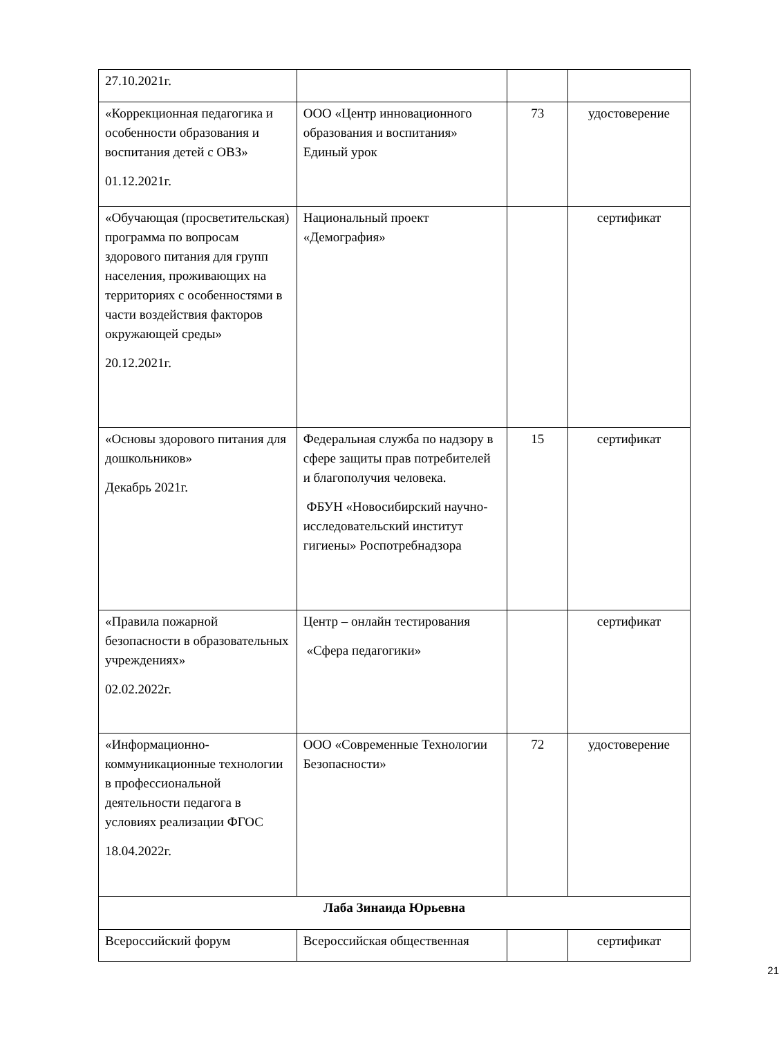| 27.10.2021г. | | | |
| «Коррекционная педагогика и особенности образования и воспитания детей с ОВЗ» 01.12.2021г. | ООО «Центр инновационного образования и воспитания» Единый урок | 73 | удостоверение |
| «Обучающая (просветительская) программа по вопросам здорового питания для групп населения, проживающих на территориях с особенностями в части воздействия факторов окружающей среды» 20.12.2021г. | Национальный проект «Демография» | | сертификат |
| «Основы здорового питания для дошкольников» Декабрь 2021г. | Федеральная служба по надзору в сфере защиты прав потребителей и благополучия человека. ФБУН «Новосибирский научно-исследовательский институт гигиены» Роспотребнадзора | 15 | сертификат |
| «Правила пожарной безопасности в образовательных учреждениях» 02.02.2022г. | Центр – онлайн тестирования «Сфера педагогики» | | сертификат |
| «Информационно-коммуникационные технологии в профессиональной деятельности педагога в условиях реализации ФГОС 18.04.2022г. | ООО «Современные Технологии Безопасности» | 72 | удостоверение |
| Лаба Зинаида Юрьевна | | | |
| Всероссийский форум | Всероссийская общественная | | сертификат |
21